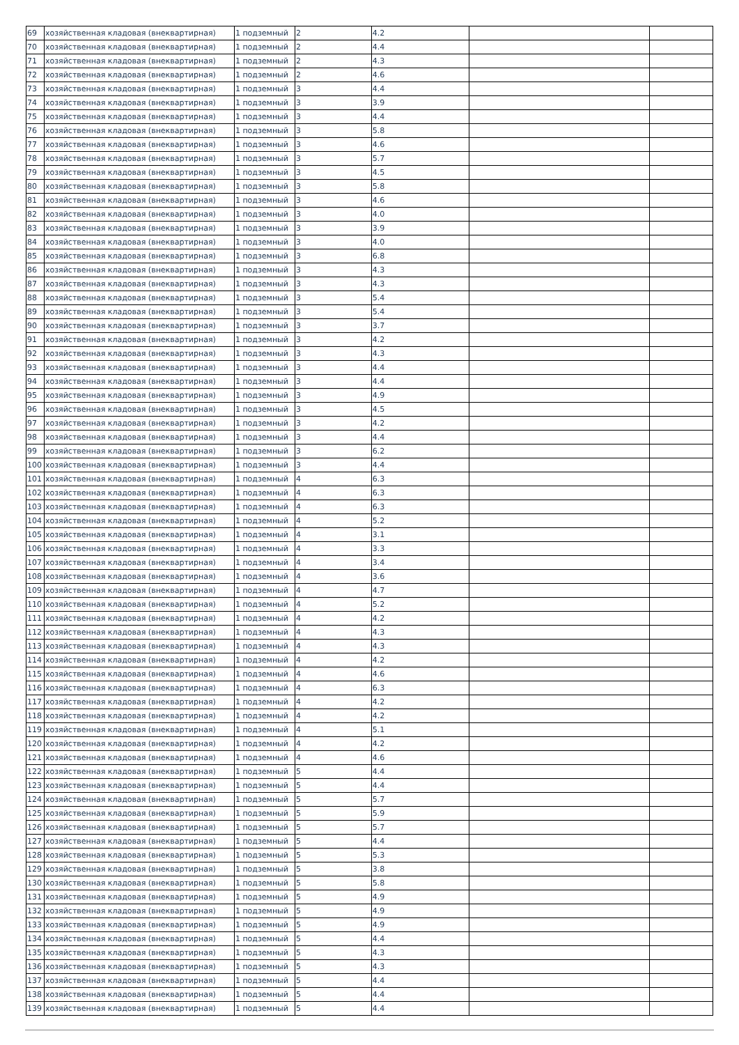| 69 | хозяйственная кладовая (внеквартирная) | 1 подземный | 2 | 4.2 | | |
| 70 | хозяйственная кладовая (внеквартирная) | 1 подземный | 2 | 4.4 | | |
| 71 | хозяйственная кладовая (внеквартирная) | 1 подземный | 2 | 4.3 | | |
| 72 | хозяйственная кладовая (внеквартирная) | 1 подземный | 2 | 4.6 | | |
| 73 | хозяйственная кладовая (внеквартирная) | 1 подземный | 3 | 4.4 | | |
| 74 | хозяйственная кладовая (внеквартирная) | 1 подземный | 3 | 3.9 | | |
| 75 | хозяйственная кладовая (внеквартирная) | 1 подземный | 3 | 4.4 | | |
| 76 | хозяйственная кладовая (внеквартирная) | 1 подземный | 3 | 5.8 | | |
| 77 | хозяйственная кладовая (внеквартирная) | 1 подземный | 3 | 4.6 | | |
| 78 | хозяйственная кладовая (внеквартирная) | 1 подземный | 3 | 5.7 | | |
| 79 | хозяйственная кладовая (внеквартирная) | 1 подземный | 3 | 4.5 | | |
| 80 | хозяйственная кладовая (внеквартирная) | 1 подземный | 3 | 5.8 | | |
| 81 | хозяйственная кладовая (внеквартирная) | 1 подземный | 3 | 4.6 | | |
| 82 | хозяйственная кладовая (внеквартирная) | 1 подземный | 3 | 4.0 | | |
| 83 | хозяйственная кладовая (внеквартирная) | 1 подземный | 3 | 3.9 | | |
| 84 | хозяйственная кладовая (внеквартирная) | 1 подземный | 3 | 4.0 | | |
| 85 | хозяйственная кладовая (внеквартирная) | 1 подземный | 3 | 6.8 | | |
| 86 | хозяйственная кладовая (внеквартирная) | 1 подземный | 3 | 4.3 | | |
| 87 | хозяйственная кладовая (внеквартирная) | 1 подземный | 3 | 4.3 | | |
| 88 | хозяйственная кладовая (внеквартирная) | 1 подземный | 3 | 5.4 | | |
| 89 | хозяйственная кладовая (внеквартирная) | 1 подземный | 3 | 5.4 | | |
| 90 | хозяйственная кладовая (внеквартирная) | 1 подземный | 3 | 3.7 | | |
| 91 | хозяйственная кладовая (внеквартирная) | 1 подземный | 3 | 4.2 | | |
| 92 | хозяйственная кладовая (внеквартирная) | 1 подземный | 3 | 4.3 | | |
| 93 | хозяйственная кладовая (внеквартирная) | 1 подземный | 3 | 4.4 | | |
| 94 | хозяйственная кладовая (внеквартирная) | 1 подземный | 3 | 4.4 | | |
| 95 | хозяйственная кладовая (внеквартирная) | 1 подземный | 3 | 4.9 | | |
| 96 | хозяйственная кладовая (внеквартирная) | 1 подземный | 3 | 4.5 | | |
| 97 | хозяйственная кладовая (внеквартирная) | 1 подземный | 3 | 4.2 | | |
| 98 | хозяйственная кладовая (внеквартирная) | 1 подземный | 3 | 4.4 | | |
| 99 | хозяйственная кладовая (внеквартирная) | 1 подземный | 3 | 6.2 | | |
| 100 | хозяйственная кладовая (внеквартирная) | 1 подземный | 3 | 4.4 | | |
| 101 | хозяйственная кладовая (внеквартирная) | 1 подземный | 4 | 6.3 | | |
| 102 | хозяйственная кладовая (внеквартирная) | 1 подземный | 4 | 6.3 | | |
| 103 | хозяйственная кладовая (внеквартирная) | 1 подземный | 4 | 6.3 | | |
| 104 | хозяйственная кладовая (внеквартирная) | 1 подземный | 4 | 5.2 | | |
| 105 | хозяйственная кладовая (внеквартирная) | 1 подземный | 4 | 3.1 | | |
| 106 | хозяйственная кладовая (внеквартирная) | 1 подземный | 4 | 3.3 | | |
| 107 | хозяйственная кладовая (внеквартирная) | 1 подземный | 4 | 3.4 | | |
| 108 | хозяйственная кладовая (внеквартирная) | 1 подземный | 4 | 3.6 | | |
| 109 | хозяйственная кладовая (внеквартирная) | 1 подземный | 4 | 4.7 | | |
| 110 | хозяйственная кладовая (внеквартирная) | 1 подземный | 4 | 5.2 | | |
| 111 | хозяйственная кладовая (внеквартирная) | 1 подземный | 4 | 4.2 | | |
| 112 | хозяйственная кладовая (внеквартирная) | 1 подземный | 4 | 4.3 | | |
| 113 | хозяйственная кладовая (внеквартирная) | 1 подземный | 4 | 4.3 | | |
| 114 | хозяйственная кладовая (внеквартирная) | 1 подземный | 4 | 4.2 | | |
| 115 | хозяйственная кладовая (внеквартирная) | 1 подземный | 4 | 4.6 | | |
| 116 | хозяйственная кладовая (внеквартирная) | 1 подземный | 4 | 6.3 | | |
| 117 | хозяйственная кладовая (внеквартирная) | 1 подземный | 4 | 4.2 | | |
| 118 | хозяйственная кладовая (внеквартирная) | 1 подземный | 4 | 4.2 | | |
| 119 | хозяйственная кладовая (внеквартирная) | 1 подземный | 4 | 5.1 | | |
| 120 | хозяйственная кладовая (внеквартирная) | 1 подземный | 4 | 4.2 | | |
| 121 | хозяйственная кладовая (внеквартирная) | 1 подземный | 4 | 4.6 | | |
| 122 | хозяйственная кладовая (внеквартирная) | 1 подземный | 5 | 4.4 | | |
| 123 | хозяйственная кладовая (внеквартирная) | 1 подземный | 5 | 4.4 | | |
| 124 | хозяйственная кладовая (внеквартирная) | 1 подземный | 5 | 5.7 | | |
| 125 | хозяйственная кладовая (внеквартирная) | 1 подземный | 5 | 5.9 | | |
| 126 | хозяйственная кладовая (внеквартирная) | 1 подземный | 5 | 5.7 | | |
| 127 | хозяйственная кладовая (внеквартирная) | 1 подземный | 5 | 4.4 | | |
| 128 | хозяйственная кладовая (внеквартирная) | 1 подземный | 5 | 5.3 | | |
| 129 | хозяйственная кладовая (внеквартирная) | 1 подземный | 5 | 3.8 | | |
| 130 | хозяйственная кладовая (внеквартирная) | 1 подземный | 5 | 5.8 | | |
| 131 | хозяйственная кладовая (внеквартирная) | 1 подземный | 5 | 4.9 | | |
| 132 | хозяйственная кладовая (внеквартирная) | 1 подземный | 5 | 4.9 | | |
| 133 | хозяйственная кладовая (внеквартирная) | 1 подземный | 5 | 4.9 | | |
| 134 | хозяйственная кладовая (внеквартирная) | 1 подземный | 5 | 4.4 | | |
| 135 | хозяйственная кладовая (внеквартирная) | 1 подземный | 5 | 4.3 | | |
| 136 | хозяйственная кладовая (внеквартирная) | 1 подземный | 5 | 4.3 | | |
| 137 | хозяйственная кладовая (внеквартирная) | 1 подземный | 5 | 4.4 | | |
| 138 | хозяйственная кладовая (внеквартирная) | 1 подземный | 5 | 4.4 | | |
| 139 | хозяйственная кладовая (внеквартирная) | 1 подземный | 5 | 4.4 | | |